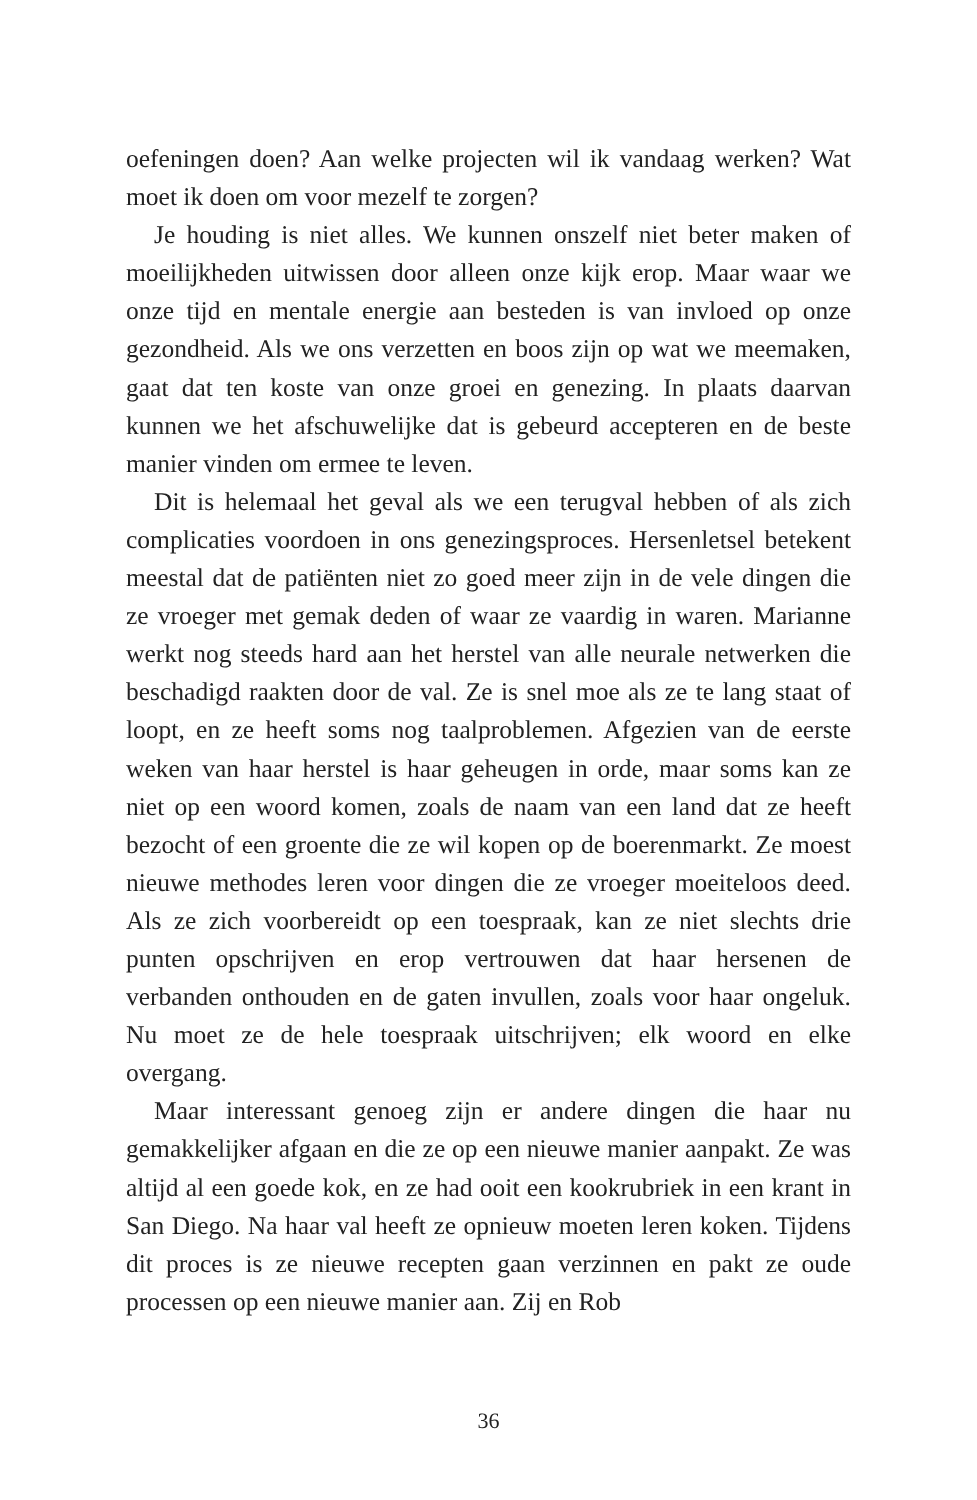oefeningen doen? Aan welke projecten wil ik vandaag werken? Wat moet ik doen om voor mezelf te zorgen?
Je houding is niet alles. We kunnen onszelf niet beter maken of moeilijkheden uitwissen door alleen onze kijk erop. Maar waar we onze tijd en mentale energie aan besteden is van invloed op onze gezondheid. Als we ons verzetten en boos zijn op wat we meemaken, gaat dat ten koste van onze groei en genezing. In plaats daarvan kunnen we het afschuwelijke dat is gebeurd accepteren en de beste manier vinden om ermee te leven.
Dit is helemaal het geval als we een terugval hebben of als zich complicaties voordoen in ons genezingsproces. Hersenletsel betekent meestal dat de patiënten niet zo goed meer zijn in de vele dingen die ze vroeger met gemak deden of waar ze vaardig in waren. Marianne werkt nog steeds hard aan het herstel van alle neurale netwerken die beschadigd raakten door de val. Ze is snel moe als ze te lang staat of loopt, en ze heeft soms nog taalproblemen. Afgezien van de eerste weken van haar herstel is haar geheugen in orde, maar soms kan ze niet op een woord komen, zoals de naam van een land dat ze heeft bezocht of een groente die ze wil kopen op de boerenmarkt. Ze moest nieuwe methodes leren voor dingen die ze vroeger moeiteloos deed. Als ze zich voorbereidt op een toespraak, kan ze niet slechts drie punten opschrijven en erop vertrouwen dat haar hersenen de verbanden onthouden en de gaten invullen, zoals voor haar ongeluk. Nu moet ze de hele toespraak uitschrijven; elk woord en elke overgang.
Maar interessant genoeg zijn er andere dingen die haar nu gemakkelijker afgaan en die ze op een nieuwe manier aanpakt. Ze was altijd al een goede kok, en ze had ooit een kookrubriek in een krant in San Diego. Na haar val heeft ze opnieuw moeten leren koken. Tijdens dit proces is ze nieuwe recepten gaan verzinnen en pakt ze oude processen op een nieuwe manier aan. Zij en Rob
36